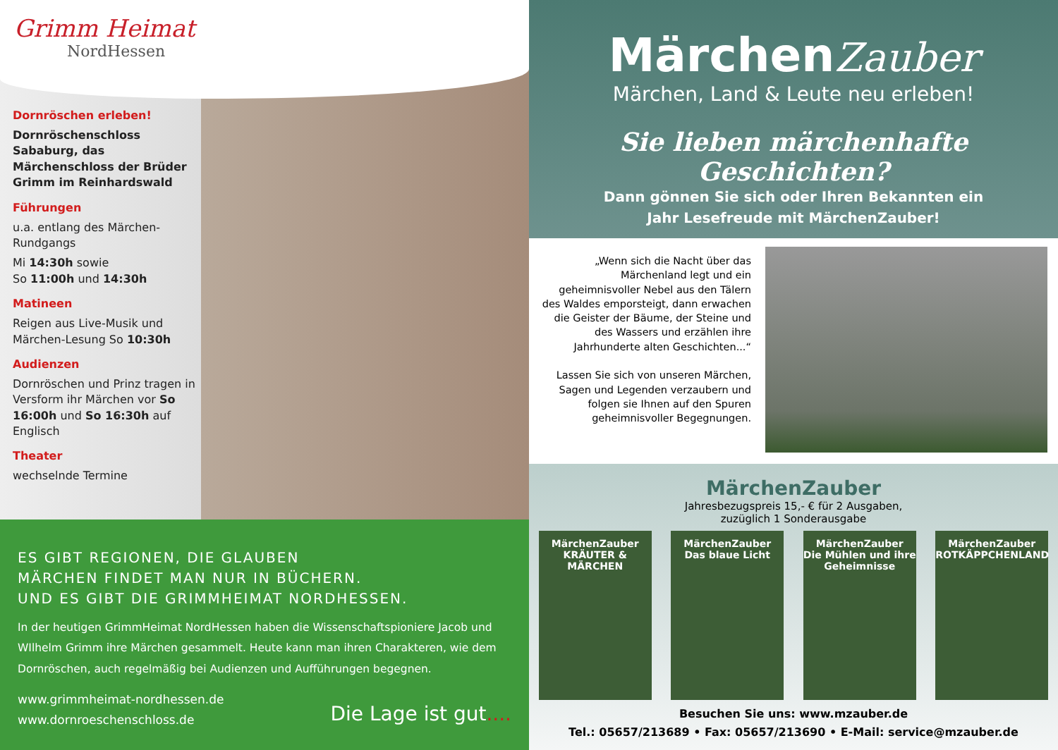Grimm Heimat
NordHessen
Dornröschen erleben!
Dornröschenschloss Sababurg, das Märchenschloss der Brüder Grimm im Reinhardswald
Führungen
u.a. entlang des Märchen-Rundgangs
Mi 14:30h sowie
So 11:00h und 14:30h
Matineen
Reigen aus Live-Musik und Märchen-Lesung So 10:30h
Audienzen
Dornröschen und Prinz tragen in Versform ihr Märchen vor So 16:00h und So 16:30h auf Englisch
Theater
wechselnde Termine
ES GIBT REGIONEN, DIE GLAUBEN
MÄRCHEN FINDET MAN NUR IN BÜCHERN.
UND ES GIBT DIE GRIMMHEIMAT NORDHESSEN.
In der heutigen GrimmHeimat NordHessen haben die Wissenschaftspioniere Jacob und WIlhelm Grimm ihre Märchen gesammelt. Heute kann man ihren Charakteren, wie dem Dornröschen, auch regelmäßig bei Audienzen und Aufführungen begegnen.
www.grimmheimat-nordhessen.de
www.dornroeschenschloss.de
Die Lage ist gut....
MärchenZauber
Märchen, Land & Leute neu erleben!
Sie lieben märchenhafte Geschichten?
Dann gönnen Sie sich oder Ihren Bekannten ein
Jahr Lesefreude mit MärchenZauber!
„Wenn sich die Nacht über das Märchenland legt und ein geheimnisvoller Nebel aus den Tälern des Waldes emporsteigt, dann erwachen die Geister der Bäume, der Steine und des Wassers und erzählen ihre Jahrhunderte alten Geschichten...“
Lassen Sie sich von unseren Märchen, Sagen und Legenden verzaubern und folgen sie Ihnen auf den Spuren geheimnisvoller Begegnungen.
MärchenZauber
Jahresbezugspreis 15,- € für 2 Ausgaben,
zuzüglich 1 Sonderausgabe
MärchenZauber
KRÄUTER & MÄRCHEN
MärchenZauber
Das blaue Licht
MärchenZauber
Die Mühlen und ihre Geheimnisse
MärchenZauber
ROTKÄPPCHENLAND
Besuchen Sie uns: www.mzauber.de
Tel.: 05657/213689 • Fax: 05657/213690 • E-Mail: service@mzauber.de